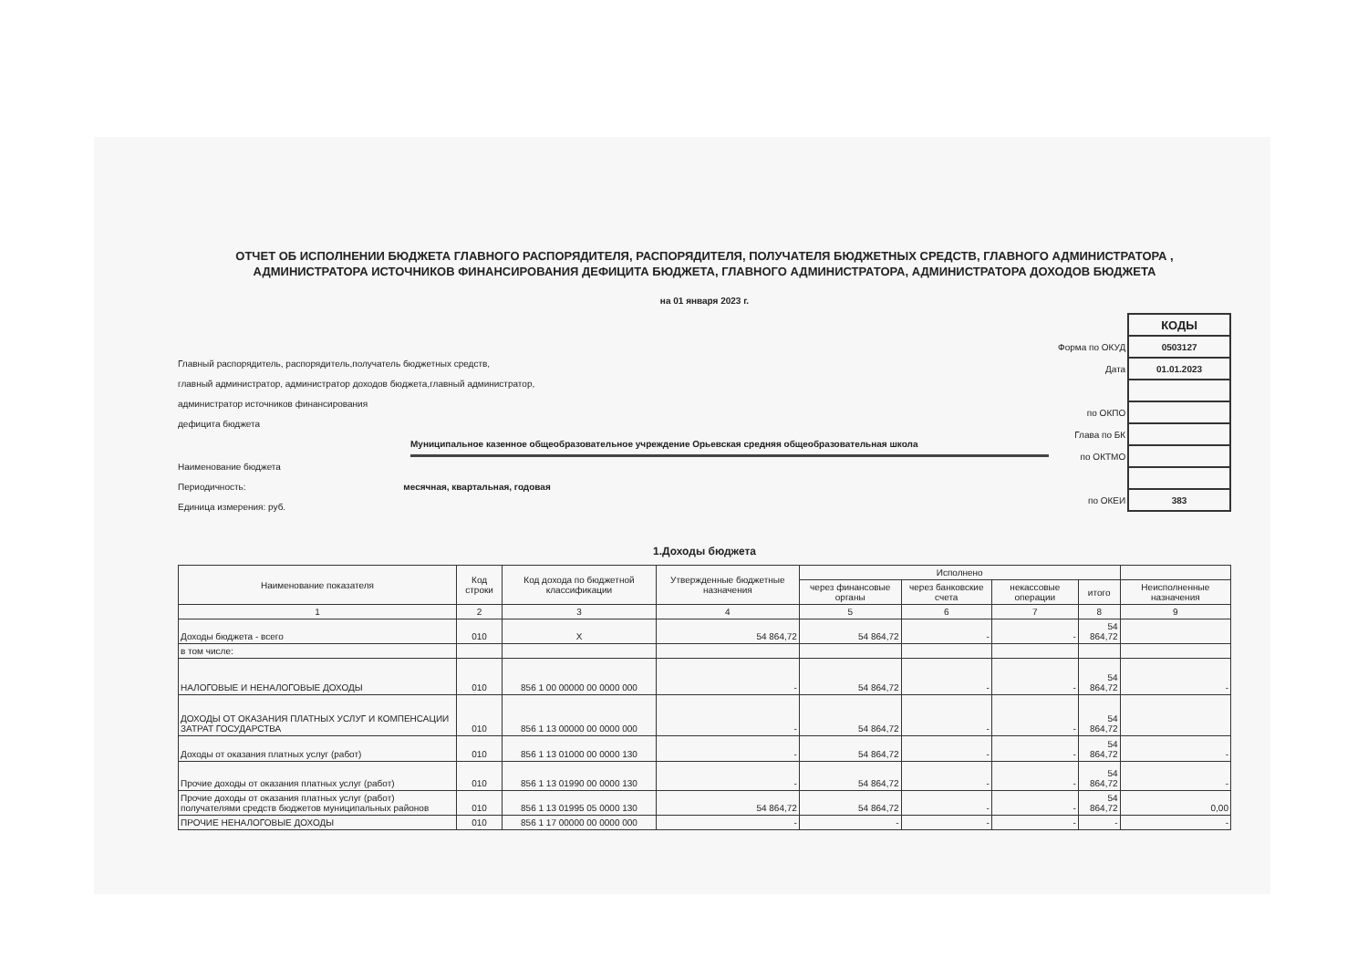ОТЧЕТ ОБ ИСПОЛНЕНИИ БЮДЖЕТА ГЛАВНОГО РАСПОРЯДИТЕЛЯ, РАСПОРЯДИТЕЛЯ, ПОЛУЧАТЕЛЯ БЮДЖЕТНЫХ СРЕДСТВ, ГЛАВНОГО АДМИНИСТРАТОРА ,
АДМИНИСТРАТОРА ИСТОЧНИКОВ ФИНАНСИРОВАНИЯ ДЕФИЦИТА БЮДЖЕТА, ГЛАВНОГО АДМИНИСТРАТОРА, АДМИНИСТРАТОРА ДОХОДОВ БЮДЖЕТА
на 01 января 2023 г.
Главный распорядитель, распорядитель,получатель бюджетных средств,
главный администратор, администратор доходов бюджета,главный администратор,
администратор источников финансирования
дефицита бюджета
Муниципальное казенное общеобразовательное учреждение Орьевская средняя общеобразовательная школа
Наименование бюджета
Периодичность: месячная, квартальная, годовая
Единица измерения: руб.
| | КОДЫ |
| Форма по ОКУД | 0503127 |
| Дата | 01.01.2023 |
| по ОКПО | |
| Глава по БК | |
| по ОКТМО | |
| по ОКЕИ | 383 |
1.Доходы бюджета
| Наименование показателя | Код строки | Код дохода по бюджетной классификации | Утвержденные бюджетные назначения | Исполнено | | | | |
| --- | --- | --- | --- | --- | --- | --- | --- | --- |
| | | | | через финансовые органы | через банковские счета | некассовые операции | итого | Неисполненные назначения |
| 1 | 2 | 3 | 4 | 5 | 6 | 7 | 8 | 9 |
| Доходы бюджета - всего | 010 | X | 54 864,72 | 54 864,72 | - | - | 54 864,72 | |
| в том числе: | | | | | | | | |
| НАЛОГОВЫЕ И НЕНАЛОГОВЫЕ ДОХОДЫ | 010 | 856 1 00 00000 00 0000 000 | - | 54 864,72 | - | - | 54 864,72 | - |
| ДОХОДЫ ОТ ОКАЗАНИЯ ПЛАТНЫХ УСЛУГ И КОМПЕНСАЦИИ ЗАТРАТ ГОСУДАРСТВА | 010 | 856 1 13 00000 00 0000 000 | - | 54 864,72 | - | - | 54 864,72 | |
| Доходы от оказания платных услуг (работ) | 010 | 856 1 13 01000 00 0000 130 | - | 54 864,72 | - | - | 54 864,72 | - |
| Прочие доходы от оказания платных услуг (работ) | 010 | 856 1 13 01990 00 0000 130 | - | 54 864,72 | - | - | 54 864,72 | - |
| Прочие доходы от оказания платных услуг (работ) получателями средств бюджетов муниципальных районов | 010 | 856 1 13 01995 05 0000 130 | 54 864,72 | 54 864,72 | - | - | 54 864,72 | 0,00 |
| ПРОЧИЕ НЕНАЛОГОВЫЕ ДОХОДЫ | 010 | 856 1 17 00000 00 0000 000 | - | - | - | - | - | - |